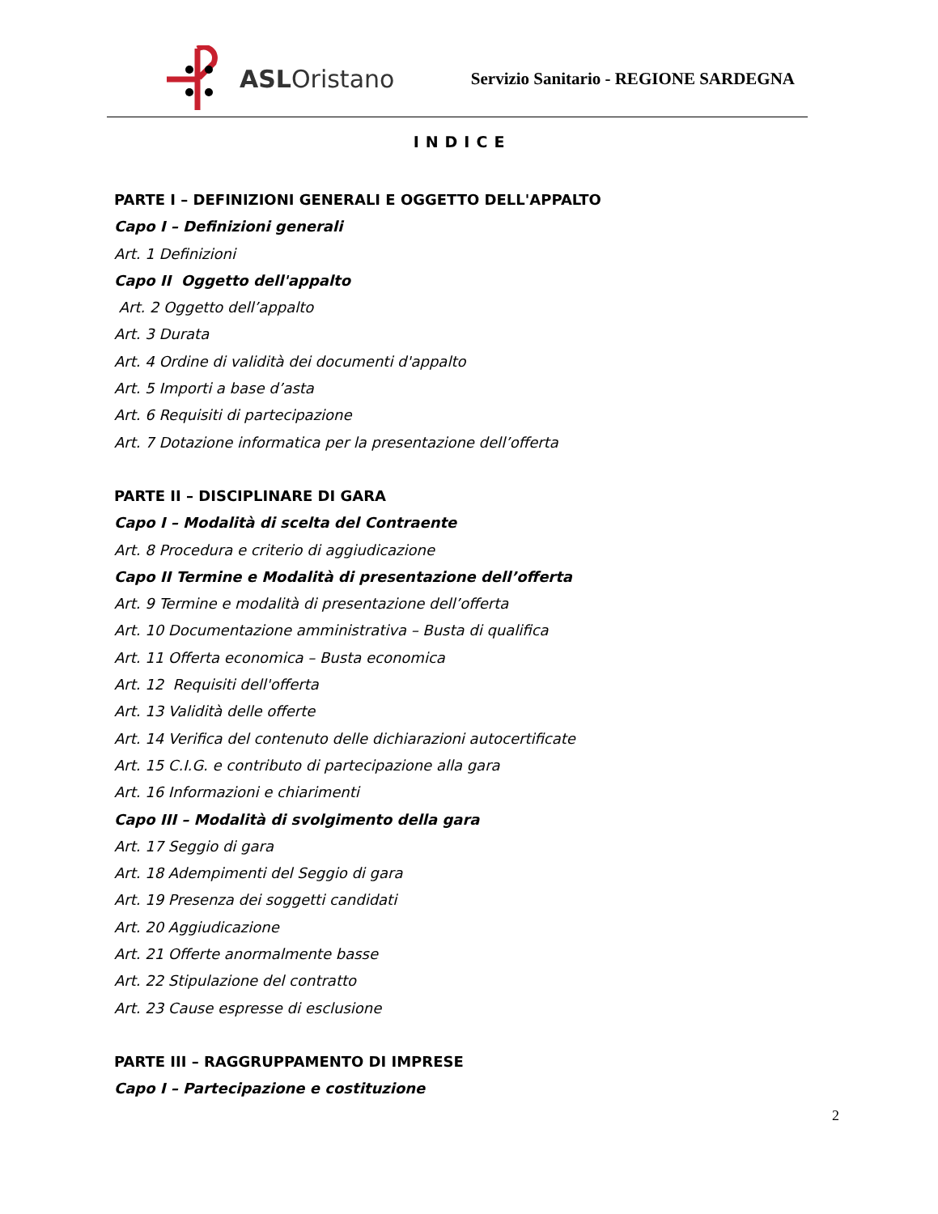ASLOristano
Servizio Sanitario - REGIONE SARDEGNA
INDICE
PARTE I – DEFINIZIONI GENERALI E OGGETTO DELL'APPALTO
Capo I – Definizioni generali
Art. 1 Definizioni
Capo II Oggetto dell'appalto
Art. 2 Oggetto dell’appalto
Art. 3 Durata
Art. 4 Ordine di validità dei documenti d'appalto
Art. 5 Importi a base d’asta
Art. 6 Requisiti di partecipazione
Art. 7 Dotazione informatica per la presentazione dell’offerta
PARTE II – DISCIPLINARE DI GARA
Capo I – Modalità di scelta del Contraente
Art. 8 Procedura e criterio di aggiudicazione
Capo II Termine e Modalità di presentazione dell’offerta
Art. 9 Termine e modalità di presentazione dell’offerta
Art. 10 Documentazione amministrativa – Busta di qualifica
Art. 11 Offerta economica – Busta economica
Art. 12 Requisiti dell'offerta
Art. 13 Validità delle offerte
Art. 14 Verifica del contenuto delle dichiarazioni autocertificate
Art. 15 C.I.G. e contributo di partecipazione alla gara
Art. 16 Informazioni e chiarimenti
Capo III – Modalità di svolgimento della gara
Art. 17 Seggio di gara
Art. 18 Adempimenti del Seggio di gara
Art. 19 Presenza dei soggetti candidati
Art. 20 Aggiudicazione
Art. 21 Offerte anormalmente basse
Art. 22 Stipulazione del contratto
Art. 23 Cause espresse di esclusione
PARTE III – RAGGRUPPAMENTO DI IMPRESE
Capo I – Partecipazione e costituzione
2